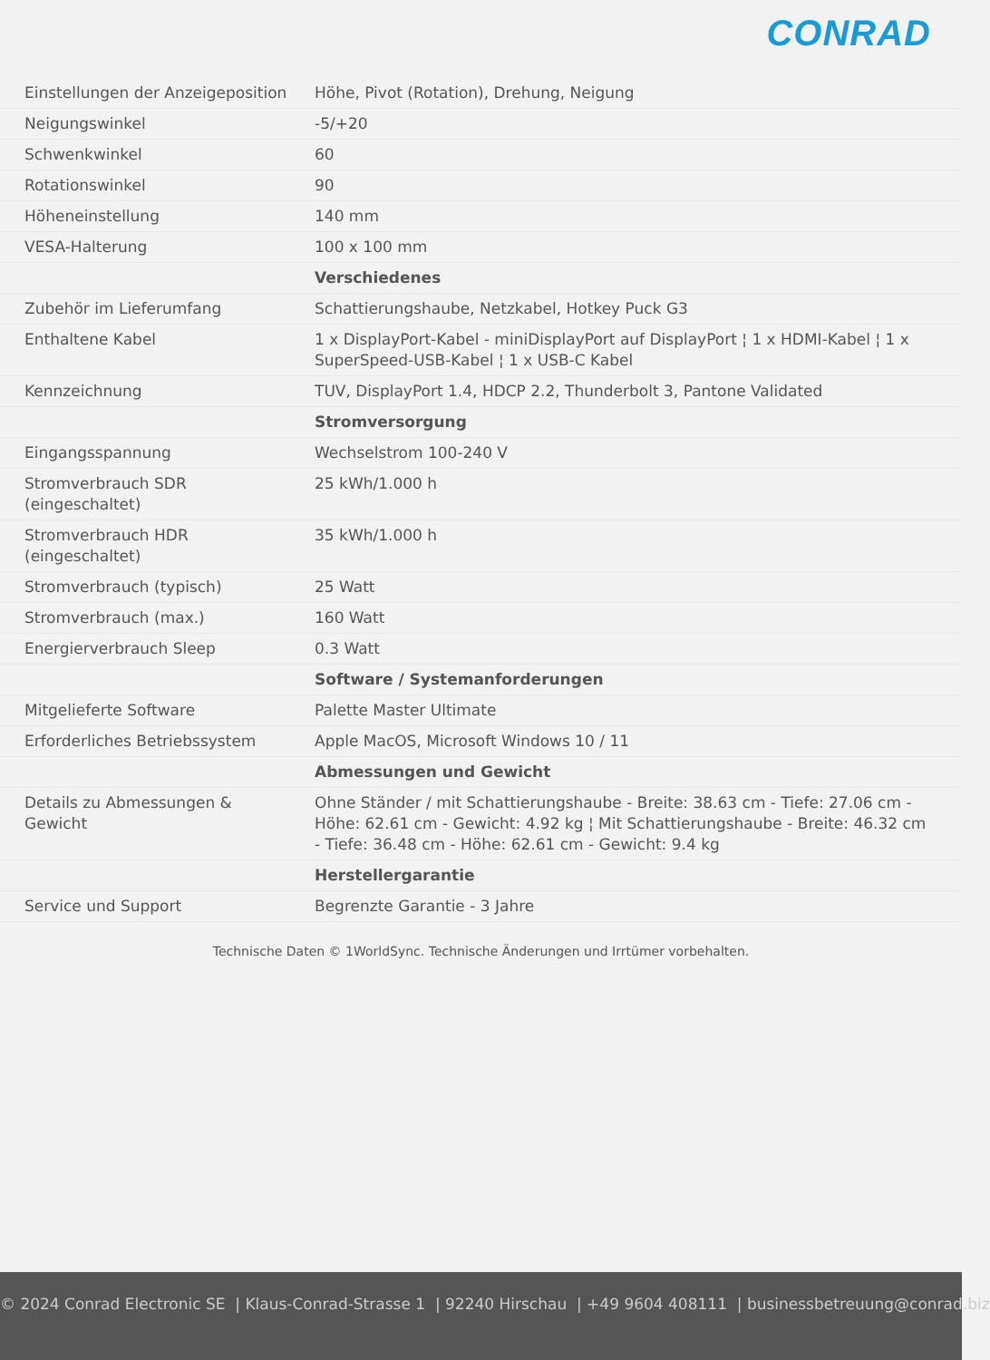CONRAD
| Einstellungen der Anzeigeposition | Höhe, Pivot (Rotation), Drehung, Neigung |
| Neigungswinkel | -5/+20 |
| Schwenkwinkel | 60 |
| Rotationswinkel | 90 |
| Höheneinstellung | 140 mm |
| VESA-Halterung | 100 x 100 mm |
| | Verschiedenes |
| Zubehör im Lieferumfang | Schattierungshaube, Netzkabel, Hotkey Puck G3 |
| Enthaltene Kabel | 1 x DisplayPort-Kabel - miniDisplayPort auf DisplayPort ¦ 1 x HDMI-Kabel ¦ 1 x SuperSpeed-USB-Kabel ¦ 1 x USB-C Kabel |
| Kennzeichnung | TUV, DisplayPort 1.4, HDCP 2.2, Thunderbolt 3, Pantone Validated |
| | Stromversorgung |
| Eingangsspannung | Wechselstrom 100-240 V |
| Stromverbrauch SDR (eingeschaltet) | 25 kWh/1.000 h |
| Stromverbrauch HDR (eingeschaltet) | 35 kWh/1.000 h |
| Stromverbrauch (typisch) | 25 Watt |
| Stromverbrauch (max.) | 160 Watt |
| Energierverbrauch Sleep | 0.3 Watt |
| | Software / Systemanforderungen |
| Mitgelieferte Software | Palette Master Ultimate |
| Erforderliches Betriebssystem | Apple MacOS, Microsoft Windows 10 / 11 |
| | Abmessungen und Gewicht |
| Details zu Abmessungen & Gewicht | Ohne Ständer / mit Schattierungshaube - Breite: 38.63 cm - Tiefe: 27.06 cm - Höhe: 62.61 cm - Gewicht: 4.92 kg ¦ Mit Schattierungshaube - Breite: 46.32 cm - Tiefe: 36.48 cm - Höhe: 62.61 cm - Gewicht: 9.4 kg |
| | Herstellergarantie |
| Service und Support | Begrenzte Garantie - 3 Jahre |
Technische Daten © 1WorldSync. Technische Änderungen und Irrtümer vorbehalten.
© 2024 Conrad Electronic SE | Klaus-Conrad-Strasse 1 | 92240 Hirschau | +49 9604 408111 | businessbetreuung@conrad.biz